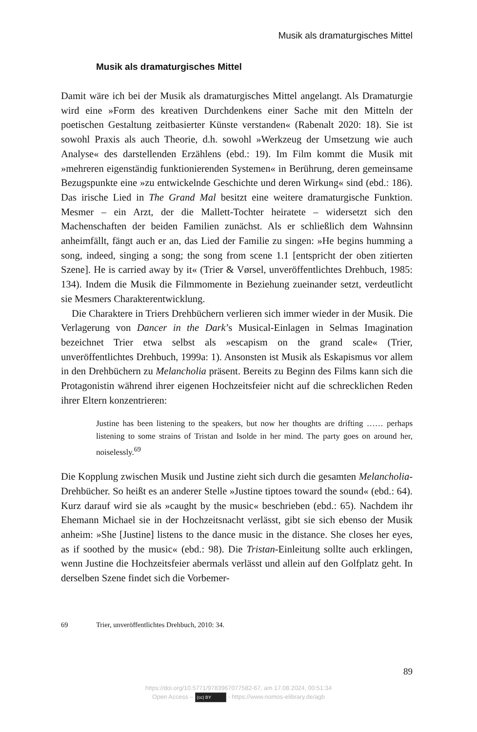Musik als dramaturgisches Mittel
Musik als dramaturgisches Mittel
Damit wäre ich bei der Musik als dramaturgisches Mittel angelangt. Als Dramaturgie wird eine »Form des kreativen Durchdenkens einer Sache mit den Mitteln der poetischen Gestaltung zeitbasierter Künste verstanden« (Rabenalt 2020: 18). Sie ist sowohl Praxis als auch Theorie, d.h. sowohl »Werkzeug der Umsetzung wie auch Analyse« des darstellenden Erzählens (ebd.: 19). Im Film kommt die Musik mit »mehreren eigenständig funktionierenden Systemen« in Berührung, deren gemeinsame Bezugspunkte eine »zu entwickelnde Geschichte und deren Wirkung« sind (ebd.: 186). Das irische Lied in The Grand Mal besitzt eine weitere dramaturgische Funktion. Mesmer – ein Arzt, der die Mallett-Tochter heiratete – widersetzt sich den Machenschaften der beiden Familien zunächst. Als er schließlich dem Wahnsinn anheimfällt, fängt auch er an, das Lied der Familie zu singen: »He begins humming a song, indeed, singing a song; the song from scene 1.1 [entspricht der oben zitierten Szene]. He is carried away by it« (Trier & Vørsel, unveröffentlichtes Drehbuch, 1985: 134). Indem die Musik die Filmmomente in Beziehung zueinander setzt, verdeutlicht sie Mesmers Charakterentwicklung.
Die Charaktere in Triers Drehbüchern verlieren sich immer wieder in der Musik. Die Verlagerung von Dancer in the Dark’s Musical-Einlagen in Selmas Imagination bezeichnet Trier etwa selbst als »escapism on the grand scale« (Trier, unveröffentlichtes Drehbuch, 1999a: 1). Ansonsten ist Musik als Eskapismus vor allem in den Drehbüchern zu Melancholia präsent. Bereits zu Beginn des Films kann sich die Protagonistin während ihrer eigenen Hochzeitsfeier nicht auf die schrecklichen Reden ihrer Eltern konzentrieren:
Justine has been listening to the speakers, but now her thoughts are drifting …… perhaps listening to some strains of Tristan and Isolde in her mind. The party goes on around her, noiselessly.<sup>69</sup>
Die Kopplung zwischen Musik und Justine zieht sich durch die gesamten Melancholia-Drehbücher. So heißt es an anderer Stelle »Justine tiptoes toward the sound« (ebd.: 64). Kurz darauf wird sie als »caught by the music« beschrieben (ebd.: 65). Nachdem ihr Ehemann Michael sie in der Hochzeitsnacht verlässt, gibt sie sich ebenso der Musik anheim: »She [Justine] listens to the dance music in the distance. She closes her eyes, as if soothed by the music« (ebd.: 98). Die Tristan-Einleitung sollte auch erklingen, wenn Justine die Hochzeitsfeier abermals verlässt und allein auf den Golfplatz geht. In derselben Szene findet sich die Vorbemer-
69 Trier, unveröffentlichtes Drehbuch, 2010: 34.
89
https://doi.org/10.5771/9783967077582-67, am 17.08.2024, 00:51:34
Open Access – (cc) BY - https://www.nomos-elibrary.de/agb